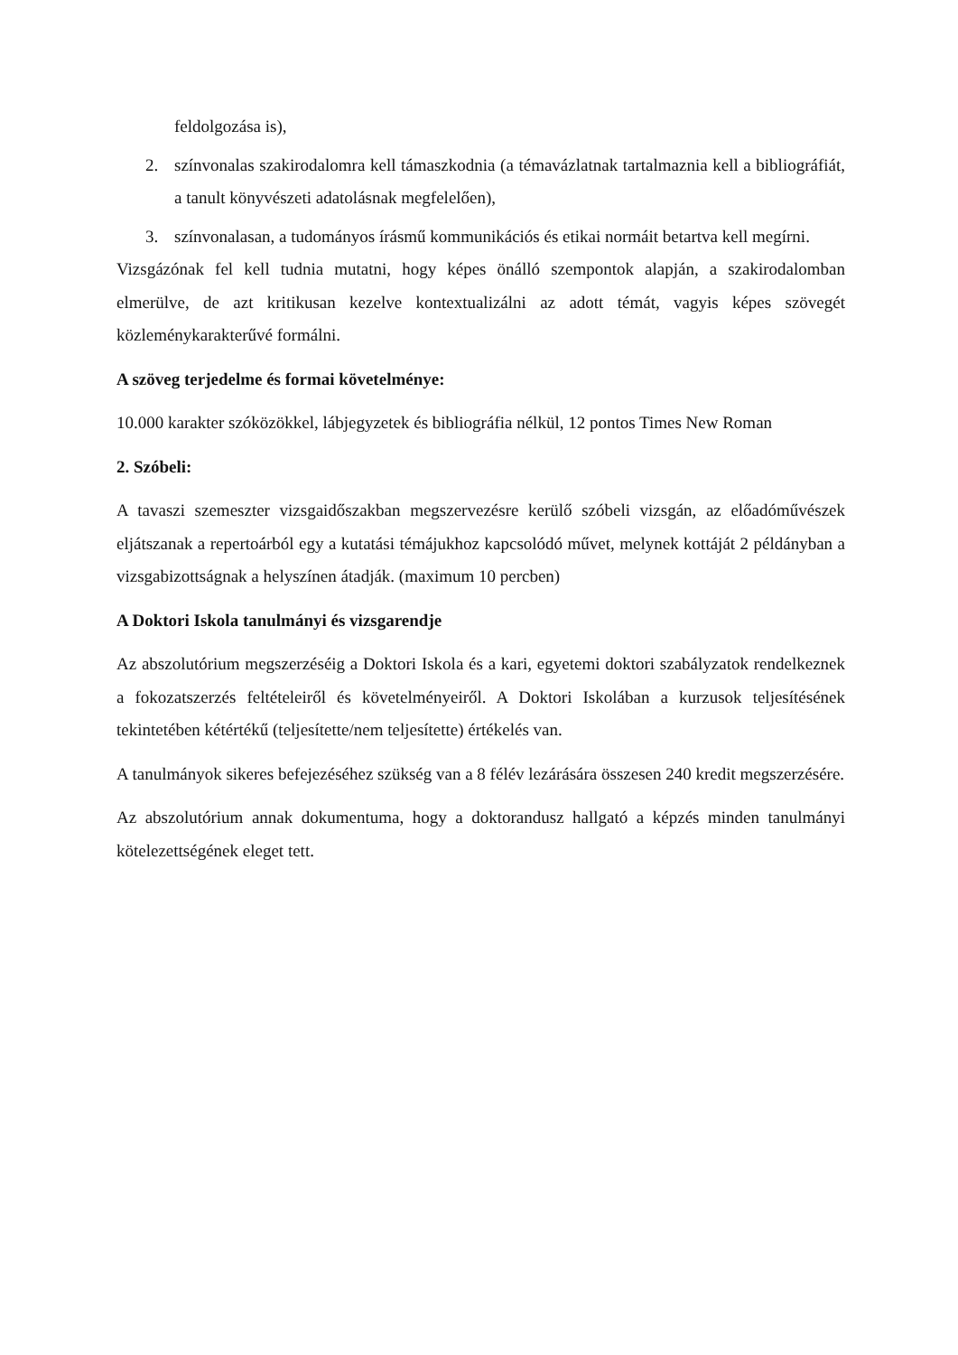feldolgozása is),
2. színvonalas szakirodalomra kell támaszkodnia (a témavázlatnak tartalmaznia kell a bibliográfiát, a tanult könyvészeti adatolásnak megfelelően),
3. színvonalasan, a tudományos írásmű kommunikációs és etikai normáit betartva kell megírni.
Vizsgázónak fel kell tudnia mutatni, hogy képes önálló szempontok alapján, a szakirodalomban elmerülve, de azt kritikusan kezelve kontextualizálni az adott témát, vagyis képes szövegét közleménykarakterűvé formálni.
A szöveg terjedelme és formai követelménye:
10.000 karakter szóközökkel, lábjegyzetek és bibliográfia nélkül, 12 pontos Times New Roman
2. Szóbeli:
A tavaszi szemeszter vizsgaidőszakban megszervezésre kerülő szóbeli vizsgán, az előadóművészek eljátszanak a repertoárból egy a kutatási témájukhoz kapcsolódó művet, melynek kottáját 2 példányban a vizsgabizottságnak a helyszínen átadják. (maximum 10 percben)
A Doktori Iskola tanulmányi és vizsgarendje
Az abszolutórium megszerzéséig a Doktori Iskola és a kari, egyetemi doktori szabályzatok rendelkeznek a fokozatszerzés feltételeiről és követelményeiről. A Doktori Iskolában a kurzusok teljesítésének tekintetében kétértékű (teljesítette/nem teljesítette) értékelés van.
A tanulmányok sikeres befejezéséhez szükség van a 8 félév lezárására összesen 240 kredit megszerzésére.
Az abszolutórium annak dokumentuma, hogy a doktorandusz hallgató a képzés minden tanulmányi kötelezettségének eleget tett.